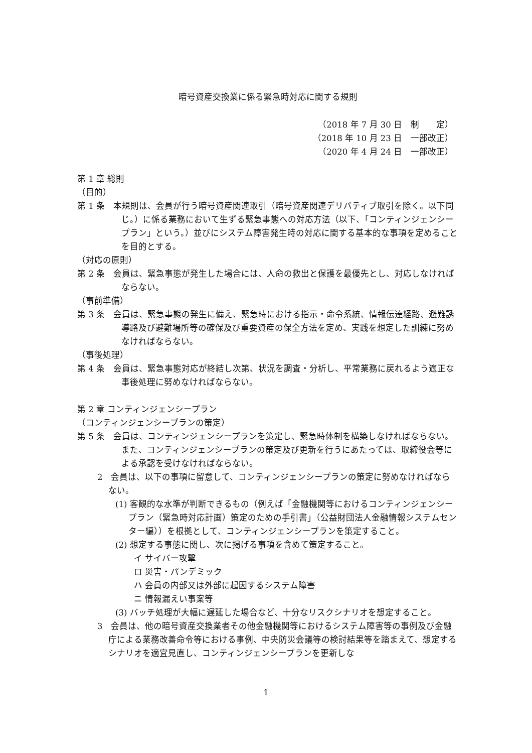暗号資産交換業に係る緊急時対応に関する規則
（2018 年 7 月 30 日　制　　定）
（2018 年 10 月 23 日　一部改正）
（2020 年 4 月 24 日　一部改正）
第 1 章 総則
（目的）
第 1 条　本規則は、会員が行う暗号資産関連取引（暗号資産関連デリバティブ取引を除く。以下同じ。）に係る業務において生ずる緊急事態への対応方法（以下、「コンティンジェンシープラン」という。）並びにシステム障害発生時の対応に関する基本的な事項を定めることを目的とする。
（対応の原則）
第 2 条　会員は、緊急事態が発生した場合には、人命の救出と保護を最優先とし、対応しなければならない。
（事前準備）
第 3 条　会員は、緊急事態の発生に備え、緊急時における指示・命令系統、情報伝達経路、避難誘導路及び避難場所等の確保及び重要資産の保全方法を定め、実践を想定した訓練に努めなければならない。
（事後処理）
第 4 条　会員は、緊急事態対応が終結し次第、状況を調査・分析し、平常業務に戻れるよう適正な事後処理に努めなければならない。
第 2 章 コンティンジェンシープラン
（コンティンジェンシープランの策定）
第 5 条　会員は、コンティンジェンシープランを策定し、緊急時体制を構築しなければならない。また、コンティンジェンシープランの策定及び更新を行うにあたっては、取締役会等による承認を受けなければならない。
2　会員は、以下の事項に留意して、コンティンジェンシープランの策定に努めなければならない。
(1) 客観的な水準が判断できるもの（例えば「金融機関等におけるコンティンジェンシープラン（緊急時対応計画）策定のための手引書」（公益財団法人金融情報システムセンター編））を根拠として、コンティンジェンシープランを策定すること。
(2) 想定する事態に関し、次に掲げる事項を含めて策定すること。
イ サイバー攻撃
ロ 災害・パンデミック
ハ 会員の内部又は外部に起因するシステム障害
ニ 情報漏えい事案等
(3) バッチ処理が大幅に遅延した場合など、十分なリスクシナリオを想定すること。
3　会員は、他の暗号資産交換業者その他金融機関等におけるシステム障害等の事例及び金融庁による業務改善命令等における事例、中央防災会議等の検討結果等を踏まえて、想定するシナリオを適宜見直し、コンティンジェンシープランを更新しな
1